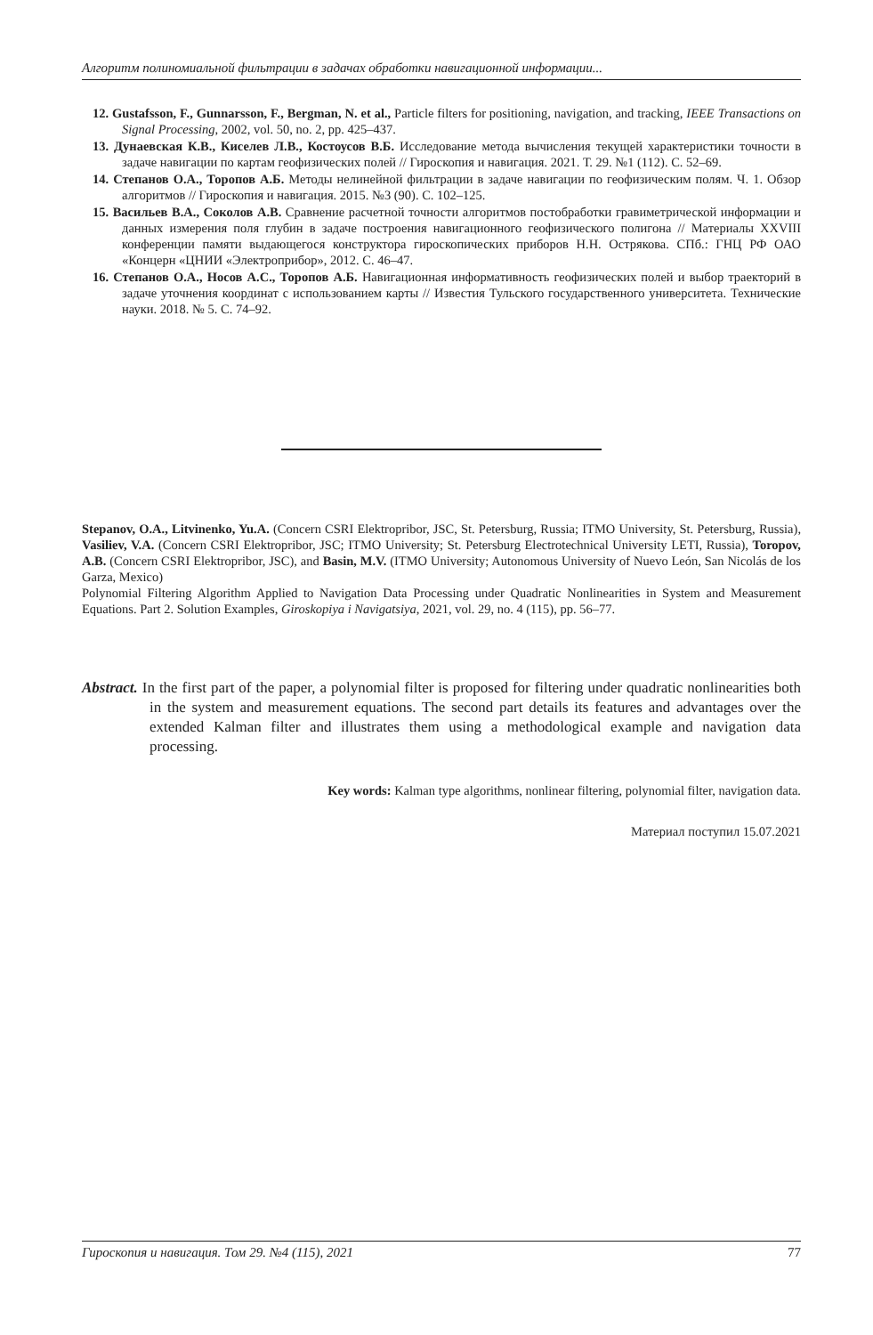Алгоритм полиномиальной фильтрации в задачах обработки навигационной информации...
12. Gustafsson, F., Gunnarsson, F., Bergman, N. et al., Particle filters for positioning, navigation, and tracking, IEEE Transactions on Signal Processing, 2002, vol. 50, no. 2, pp. 425–437.
13. Дунаевская К.В., Киселев Л.В., Костоусов В.Б. Исследование метода вычисления текущей характеристики точности в задаче навигации по картам геофизических полей // Гироскопия и навигация. 2021. Т. 29. №1 (112). С. 52–69.
14. Степанов О.А., Торопов А.Б. Методы нелинейной фильтрации в задаче навигации по геофизическим полям. Ч. 1. Обзор алгоритмов // Гироскопия и навигация. 2015. №3 (90). С. 102–125.
15. Васильев В.А., Соколов А.В. Сравнение расчетной точности алгоритмов постобработки гравиметрической информации и данных измерения поля глубин в задаче построения навигационного геофизического полигона // Материалы XXVIII конференции памяти выдающегося конструктора гироскопических приборов Н.Н. Острякова. СПб.: ГНЦ РФ ОАО «Концерн «ЦНИИ «Электроприбор», 2012. С. 46–47.
16. Степанов О.А., Носов А.С., Торопов А.Б. Навигационная информативность геофизических полей и выбор траекторий в задаче уточнения координат с использованием карты // Известия Тульского государственного университета. Технические науки. 2018. № 5. С. 74–92.
Stepanov, O.A., Litvinenko, Yu.A. (Concern CSRI Elektropribor, JSC, St. Petersburg, Russia; ITMO University, St. Petersburg, Russia), Vasiliev, V.A. (Concern CSRI Elektropribor, JSC; ITMO University; St. Petersburg Electrotechnical University LETI, Russia), Toropov, A.B. (Concern CSRI Elektropribor, JSC), and Basin, M.V. (ITMO University; Autonomous University of Nuevo León, San Nicolás de los Garza, Mexico)
Polynomial Filtering Algorithm Applied to Navigation Data Processing under Quadratic Nonlinearities in System and Measurement Equations. Part 2. Solution Examples, Giroskopiya i Navigatsiya, 2021, vol. 29, no. 4 (115), pp. 56–77.
Abstract. In the first part of the paper, a polynomial filter is proposed for filtering under quadratic nonlinearities both in the system and measurement equations. The second part details its features and advantages over the extended Kalman filter and illustrates them using a methodological example and navigation data processing.
Key words: Kalman type algorithms, nonlinear filtering, polynomial filter, navigation data.
Материал поступил 15.07.2021
Гироскопия и навигация. Том 29. №4 (115), 2021 77